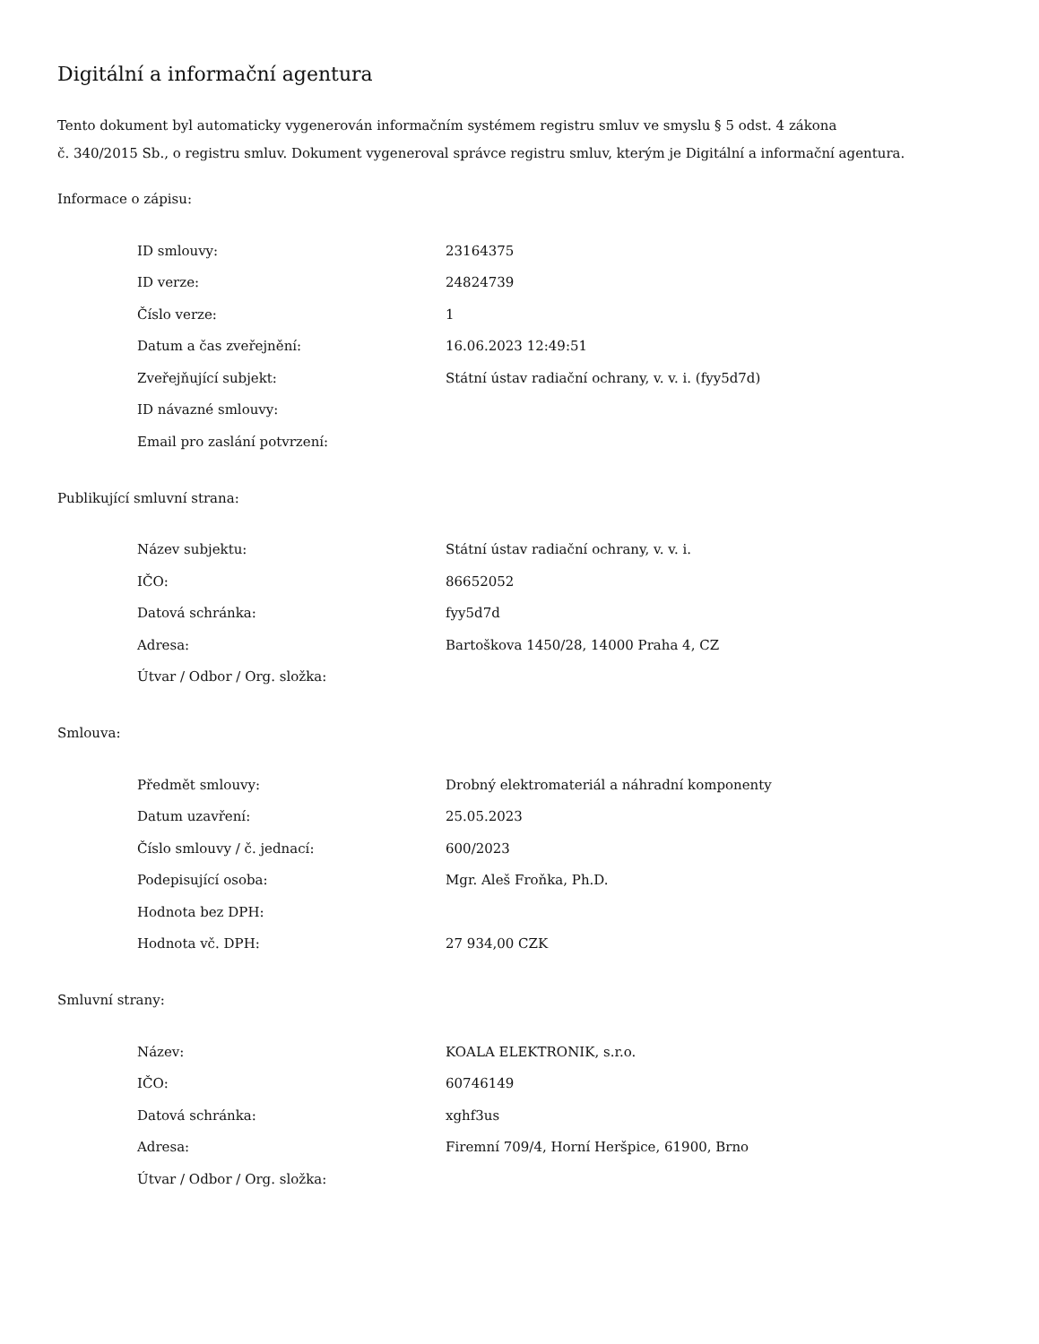Digitální a informační agentura
Tento dokument byl automaticky vygenerován informačním systémem registru smluv ve smyslu § 5 odst. 4 zákona
č. 340/2015 Sb., o registru smluv. Dokument vygeneroval správce registru smluv, kterým je Digitální a informační agentura.
Informace o zápisu:
| ID smlouvy: | 23164375 |
| ID verze: | 24824739 |
| Číslo verze: | 1 |
| Datum a čas zveřejnění: | 16.06.2023 12:49:51 |
| Zveřejňující subjekt: | Státní ústav radiační ochrany, v. v. i. (fyy5d7d) |
| ID návazné smlouvy: | |
| Email pro zaslání potvrzení: | |
Publikující smluvní strana:
| Název subjektu: | Státní ústav radiační ochrany, v. v. i. |
| IČO: | 86652052 |
| Datová schránka: | fyy5d7d |
| Adresa: | Bartoškova 1450/28, 14000 Praha 4, CZ |
| Útvar / Odbor / Org. složka: | |
Smlouva:
| Předmět smlouvy: | Drobný elektromateriál a náhradní komponenty |
| Datum uzavření: | 25.05.2023 |
| Číslo smlouvy / č. jednací: | 600/2023 |
| Podepisující osoba: | Mgr. Aleš Froňka, Ph.D. |
| Hodnota bez DPH: | |
| Hodnota vč. DPH: | 27 934,00 CZK |
Smluvní strany:
| Název: | KOALA ELEKTRONIK, s.r.o. |
| IČO: | 60746149 |
| Datová schránka: | xghf3us |
| Adresa: | Firemní 709/4, Horní Heršpice, 61900, Brno |
| Útvar / Odbor / Org. složka: | |